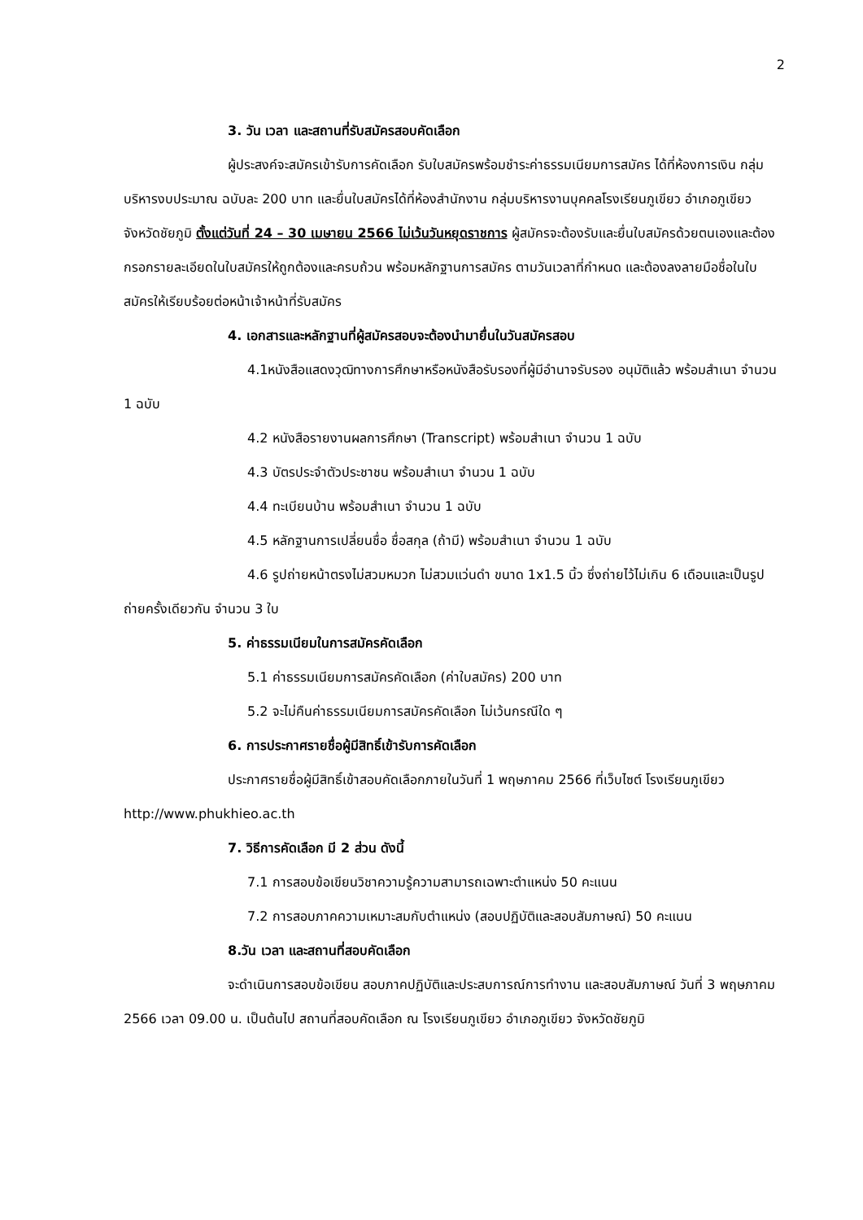2
3. วัน เวลา และสถานที่รับสมัครสอบคัดเลือก
ผู้ประสงค์จะสมัครเข้ารับการคัดเลือก รับใบสมัครพร้อมชำระค่าธรรมเนียมการสมัคร ได้ที่ห้องการเงิน กลุ่มบริหารงบประมาณ ฉบับละ 200 บาท และยื่นใบสมัครได้ที่ห้องสำนักงาน กลุ่มบริหารงานบุคคลโรงเรียนภูเขียว อำเภอภูเขียว จังหวัดชัยภูมิ ตั้งแต่วันที่ 24 – 30 เมษายน 2566 ไม่เว้นวันหยุดราชการ ผู้สมัครจะต้องรับและยื่นใบสมัครด้วยตนเองและต้องกรอกรายละเอียดในใบสมัครให้ถูกต้องและครบถ้วน พร้อมหลักฐานการสมัคร ตามวันเวลาที่กำหนด และต้องลงลายมือชื่อในใบสมัครให้เรียบร้อยต่อหน้าเจ้าหน้าที่รับสมัคร
4. เอกสารและหลักฐานที่ผู้สมัครสอบจะต้องนำมายื่นในวันสมัครสอบ
4.1หนังสือแสดงวุฒิทางการศึกษาหรือหนังสือรับรองที่ผู้มีอำนาจรับรอง อนุมัติแล้ว พร้อมสำเนา จำนวน 1 ฉบับ
4.2 หนังสือรายงานผลการศึกษา (Transcript) พร้อมสำเนา จำนวน 1 ฉบับ
4.3 บัตรประจำตัวประชาชน พร้อมสำเนา จำนวน 1 ฉบับ
4.4 ทะเบียนบ้าน พร้อมสำเนา จำนวน 1 ฉบับ
4.5 หลักฐานการเปลี่ยนชื่อ ชื่อสกุล (ถ้ามี) พร้อมสำเนา จำนวน 1 ฉบับ
4.6 รูปถ่ายหน้าตรงไม่สวมหมวก ไม่สวมแว่นดำ ขนาด 1x1.5 นิ้ว ซึ่งถ่ายไว้ไม่เกิน 6 เดือนและเป็นรูปถ่ายครั้งเดียวกัน จำนวน 3 ใบ
5. ค่าธรรมเนียมในการสมัครคัดเลือก
5.1 ค่าธรรมเนียมการสมัครคัดเลือก (ค่าใบสมัคร) 200 บาท
5.2 จะไม่คืนค่าธรรมเนียมการสมัครคัดเลือก ไม่เว้นกรณีใด ๆ
6. การประกาศรายชื่อผู้มีสิทธิ์เข้ารับการคัดเลือก
ประกาศรายชื่อผู้มีสิทธิ์เข้าสอบคัดเลือกภายในวันที่ 1 พฤษภาคม 2566 ที่เว็บไซต์ โรงเรียนภูเขียว http://www.phukhieo.ac.th
7. วิธีการคัดเลือก มี 2 ส่วน ดังนี้
7.1 การสอบข้อเขียนวิชาความรู้ความสามารถเฉพาะตำแหน่ง 50 คะแนน
7.2 การสอบภาคความเหมาะสมกับตำแหน่ง (สอบปฏิบัติและสอบสัมภาษณ์) 50 คะแนน
8.วัน เวลา และสถานที่สอบคัดเลือก
จะดำเนินการสอบข้อเขียน สอบภาคปฏิบัติและประสบการณ์การทำงาน และสอบสัมภาษณ์ วันที่ 3 พฤษภาคม 2566 เวลา 09.00 น. เป็นต้นไป สถานที่สอบคัดเลือก ณ โรงเรียนภูเขียว อำเภอภูเขียว จังหวัดชัยภูมิ